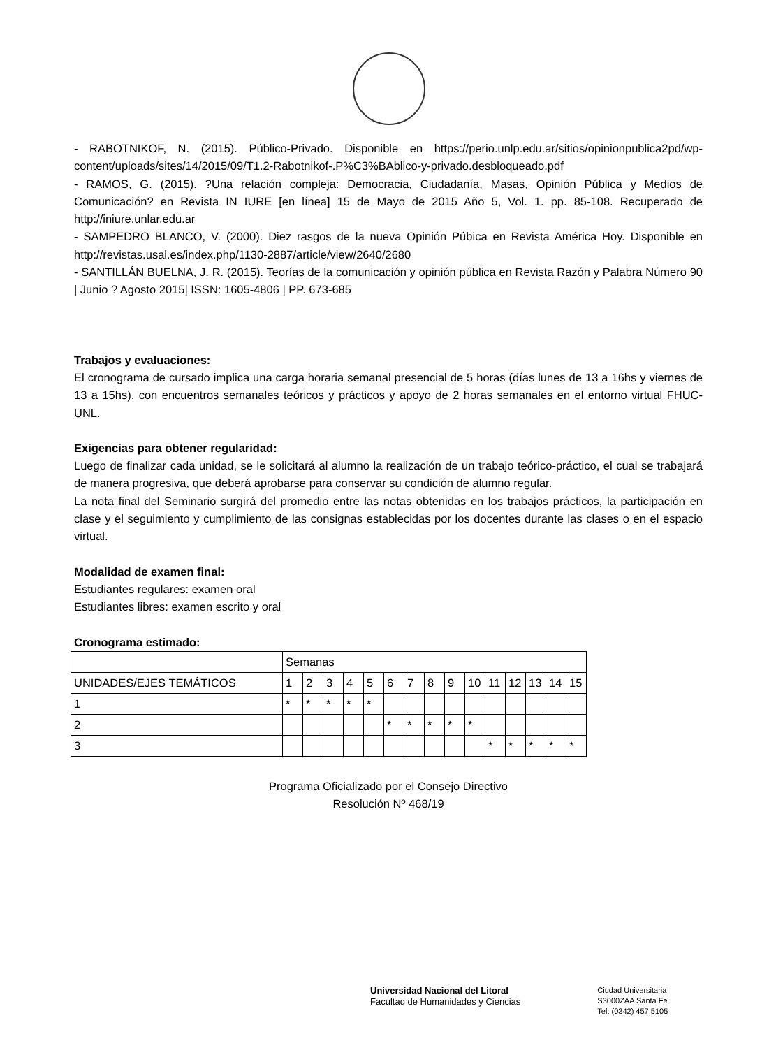- RABOTNIKOF, N. (2015). Público-Privado. Disponible en https://perio.unlp.edu.ar/sitios/opinionpublica2pd/wp-content/uploads/sites/14/2015/09/T1.2-Rabotnikof-.P%C3%BAblico-y-privado.desbloqueado.pdf
- RAMOS, G. (2015). ?Una relación compleja: Democracia, Ciudadanía, Masas, Opinión Pública y Medios de Comunicación? en Revista IN IURE [en línea] 15 de Mayo de 2015 Año 5, Vol. 1. pp. 85-108. Recuperado de http://iniure.unlar.edu.ar
- SAMPEDRO BLANCO, V. (2000). Diez rasgos de la nueva Opinión Púbica en Revista América Hoy. Disponible en http://revistas.usal.es/index.php/1130-2887/article/view/2640/2680
- SANTILLÁN BUELNA, J. R. (2015). Teorías de la comunicación y opinión pública en Revista Razón y Palabra Número 90 | Junio ? Agosto 2015| ISSN: 1605-4806 | PP. 673-685
Trabajos y evaluaciones:
El cronograma de cursado implica una carga horaria semanal presencial de 5 horas (días lunes de 13 a 16hs y viernes de 13 a 15hs), con encuentros semanales teóricos y prácticos y apoyo de 2 horas semanales en el entorno virtual FHUC-UNL.
Exigencias para obtener regularidad:
Luego de finalizar cada unidad, se le solicitará al alumno la realización de un trabajo teórico-práctico, el cual se trabajará de manera progresiva, que deberá aprobarse para conservar su condición de alumno regular.
La nota final del Seminario surgirá del promedio entre las notas obtenidas en los trabajos prácticos, la participación en clase y el seguimiento y cumplimiento de las consignas establecidas por los docentes durante las clases o en el espacio virtual.
Modalidad de examen final:
Estudiantes regulares: examen oral
Estudiantes libres: examen escrito y oral
Cronograma estimado:
| | Semanas | | | | | | | | | | | | | | |
| UNIDADES/EJES TEMÁTICOS | 1 | 2 | 3 | 4 | 5 | 6 | 7 | 8 | 9 | 10 | 11 | 12 | 13 | 14 | 15 |
| 1 | * | * | * | * | * | | | | | | | | | | |
| 2 | | | | | | * | * | * | * | * | | | | | |
| 3 | | | | | | | | | | | * | * | * | * | * |
Programa Oficializado por el Consejo Directivo
Resolución Nº 468/19
Universidad Nacional del Litoral
Facultad de Humanidades y Ciencias
Ciudad Universitaria
S3000ZAA Santa Fe
Tel: (0342) 457 5105